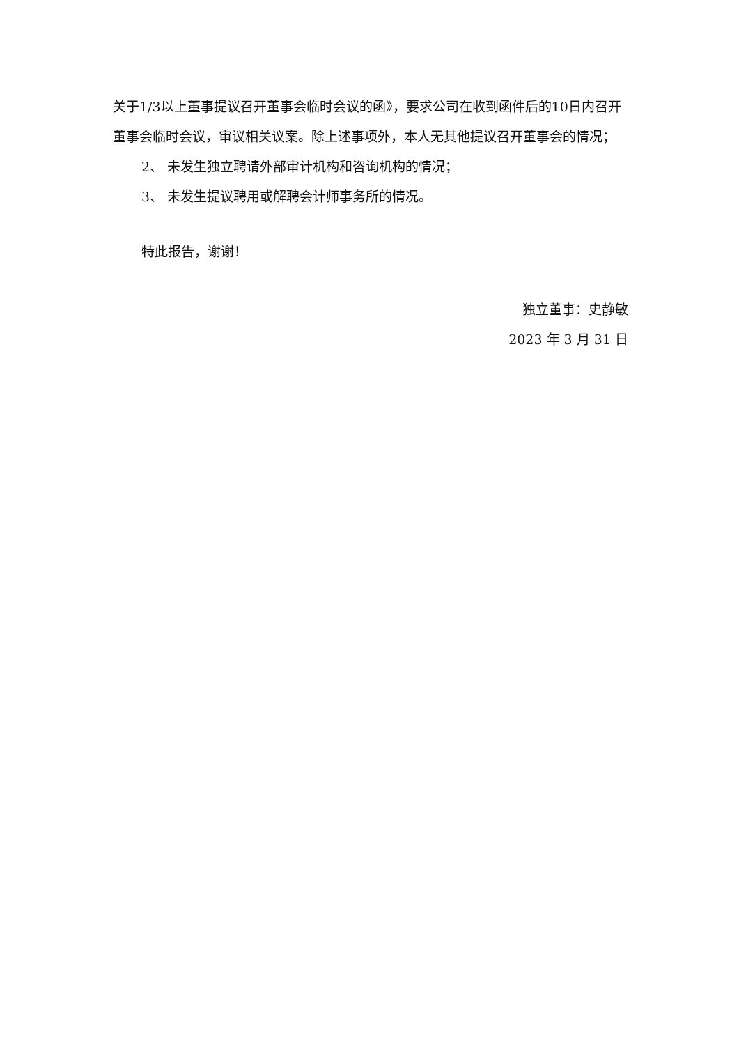关于1/3以上董事提议召开董事会临时会议的函》，要求公司在收到函件后的10日内召开董事会临时会议，审议相关议案。除上述事项外，本人无其他提议召开董事会的情况；
2、 未发生独立聘请外部审计机构和咨询机构的情况；
3、 未发生提议聘用或解聘会计师事务所的情况。
特此报告，谢谢！
独立董事：史静敏
2023 年 3 月 31 日